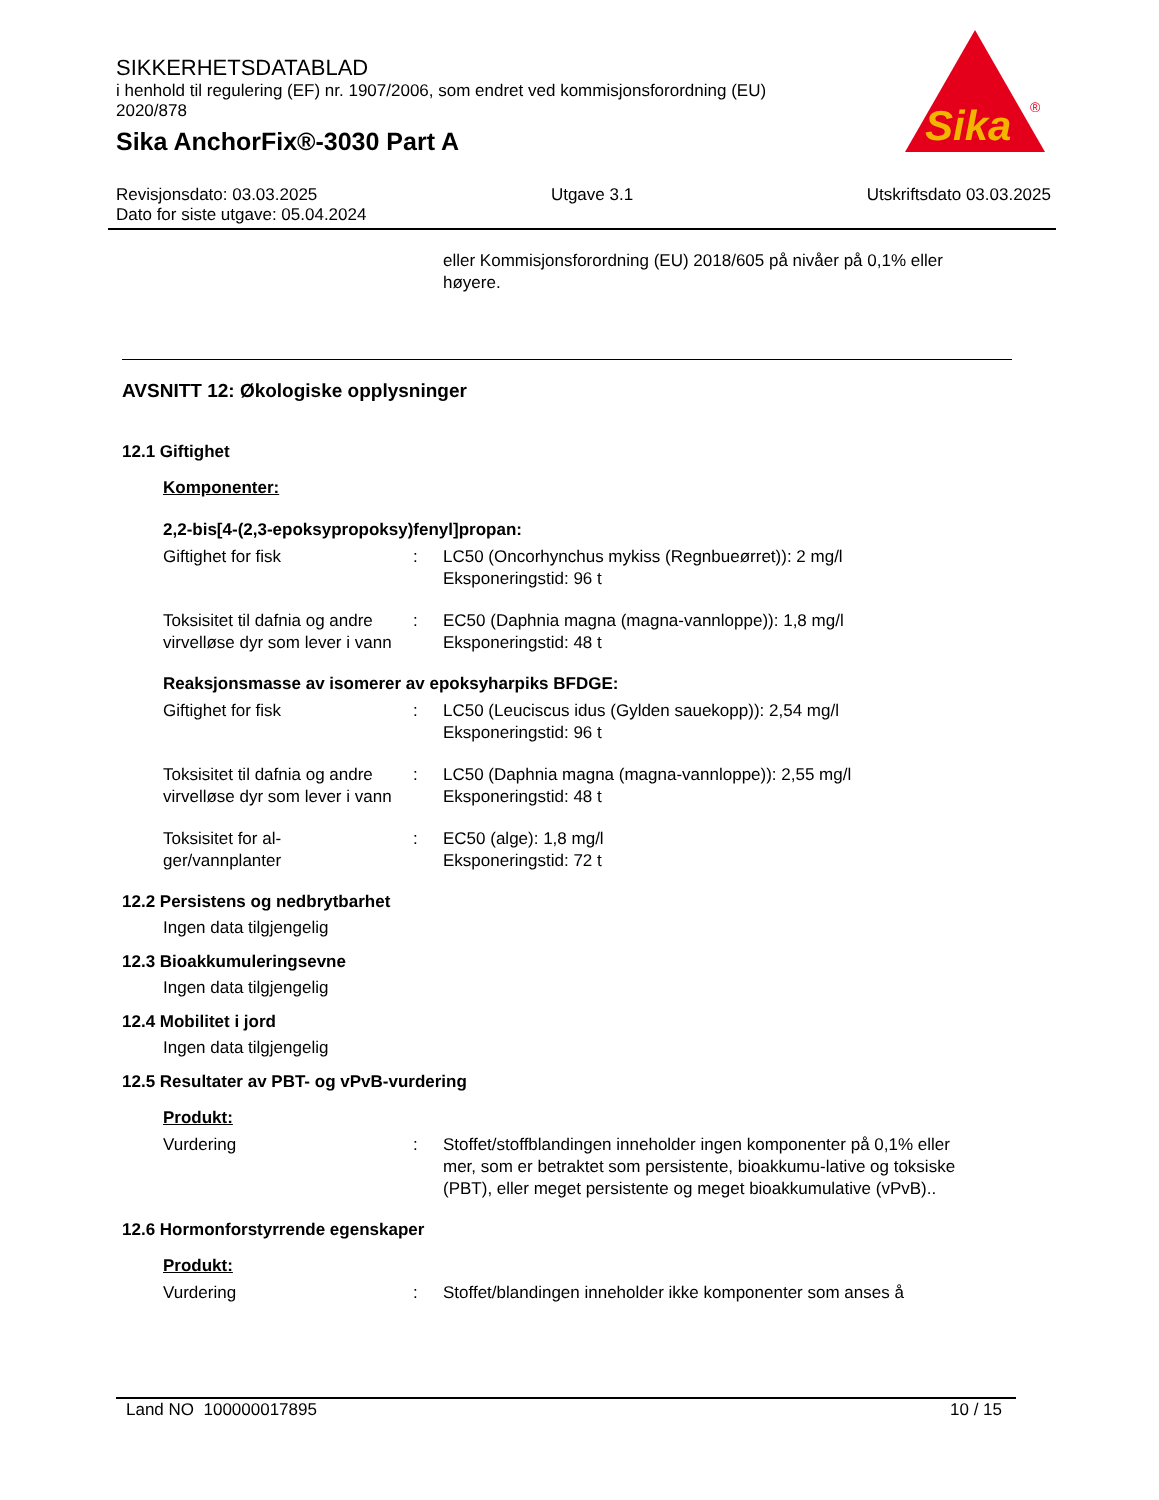SIKKERHETSDATABLAD
i henhold til regulering (EF) nr. 1907/2006, som endret ved kommisjonsforordning (EU) 2020/878
Sika AnchorFix®-3030 Part A
Sika
®
Revisjonsdato: 03.03.2025 Utgave 3.1 Utskriftsdato 03.03.2025
Dato for siste utgave: 05.04.2024
eller Kommisjonsforordning (EU) 2018/605 på nivåer på 0,1% eller høyere.
AVSNITT 12: Økologiske opplysninger
12.1 Giftighet
Komponenter:
2,2-bis[4-(2,3-epoksypropoksy)fenyl]propan:
Giftighet for fisk : LC50 (Oncorhynchus mykiss (Regnbueørret)): 2 mg/l
Eksponeringstid: 96 t
Toksisitet til dafnia og andre virvelløse dyr som lever i vann
: EC50 (Daphnia magna (magna-vannloppe)): 1,8 mg/l
Eksponeringstid: 48 t
Reaksjonsmasse av isomerer av epoksyharpiks BFDGE:
Giftighet for fisk : LC50 (Leuciscus idus (Gylden sauekopp)): 2,54 mg/l
Eksponeringstid: 96 t
Toksisitet til dafnia og andre virvelløse dyr som lever i vann
: LC50 (Daphnia magna (magna-vannloppe)): 2,55 mg/l
Eksponeringstid: 48 t
Toksisitet for al-
ger/vannplanter
: EC50 (alge): 1,8 mg/l
Eksponeringstid: 72 t
12.2 Persistens og nedbrytbarhet
Ingen data tilgjengelig
12.3 Bioakkumuleringsevne
Ingen data tilgjengelig
12.4 Mobilitet i jord
Ingen data tilgjengelig
12.5 Resultater av PBT- og vPvB-vurdering
Produkt:
Vurdering : Stoffet/stoffblandingen inneholder ingen komponenter på 0,1% eller mer, som er betraktet som persistente, bioakkumu-lative og toksiske (PBT), eller meget persistente og meget bioakkumulative (vPvB)..
12.6 Hormonforstyrrende egenskaper
Produkt:
Vurdering : Stoffet/blandingen inneholder ikke komponenter som anses å
Land NO 100000017895 10 / 15